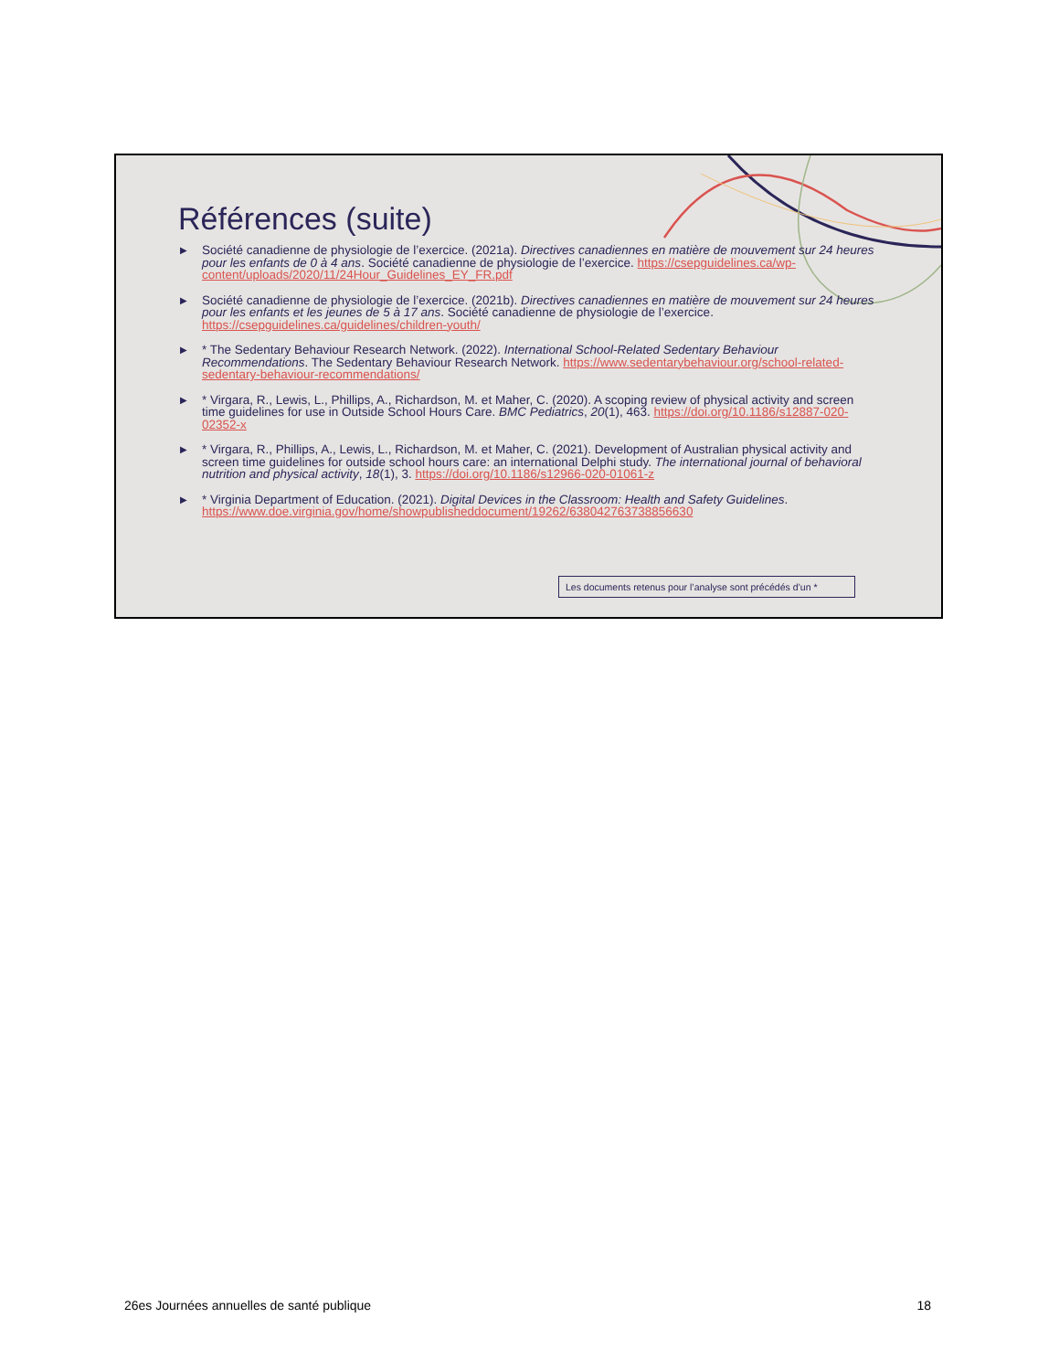Références (suite)
▶ Société canadienne de physiologie de l’exercice. (2021a). Directives canadiennes en matière de mouvement sur 24 heures pour les enfants de 0 à 4 ans. Société canadienne de physiologie de l’exercice. https://csepguidelines.ca/wp-content/uploads/2020/11/24Hour_Guidelines_EY_FR.pdf
▶ Société canadienne de physiologie de l’exercice. (2021b). Directives canadiennes en matière de mouvement sur 24 heures pour les enfants et les jeunes de 5 à 17 ans. Société canadienne de physiologie de l’exercice. https://csepguidelines.ca/guidelines/children-youth/
▶ * The Sedentary Behaviour Research Network. (2022). International School-Related Sedentary Behaviour Recommendations. The Sedentary Behaviour Research Network. https://www.sedentarybehaviour.org/school-related-sedentary-behaviour-recommendations/
▶ * Virgara, R., Lewis, L., Phillips, A., Richardson, M. et Maher, C. (2020). A scoping review of physical activity and screen time guidelines for use in Outside School Hours Care. BMC Pediatrics, 20(1), 463. https://doi.org/10.1186/s12887-020-02352-x
▶ * Virgara, R., Phillips, A., Lewis, L., Richardson, M. et Maher, C. (2021). Development of Australian physical activity and screen time guidelines for outside school hours care: an international Delphi study. The international journal of behavioral nutrition and physical activity, 18(1), 3. https://doi.org/10.1186/s12966-020-01061-z
▶ * Virginia Department of Education. (2021). Digital Devices in the Classroom: Health and Safety Guidelines. https://www.doe.virginia.gov/home/showpublisheddocument/19262/638042763738856630
Les documents retenus pour l’analyse sont précédés d’un *
26es Journées annuelles de santé publique 18